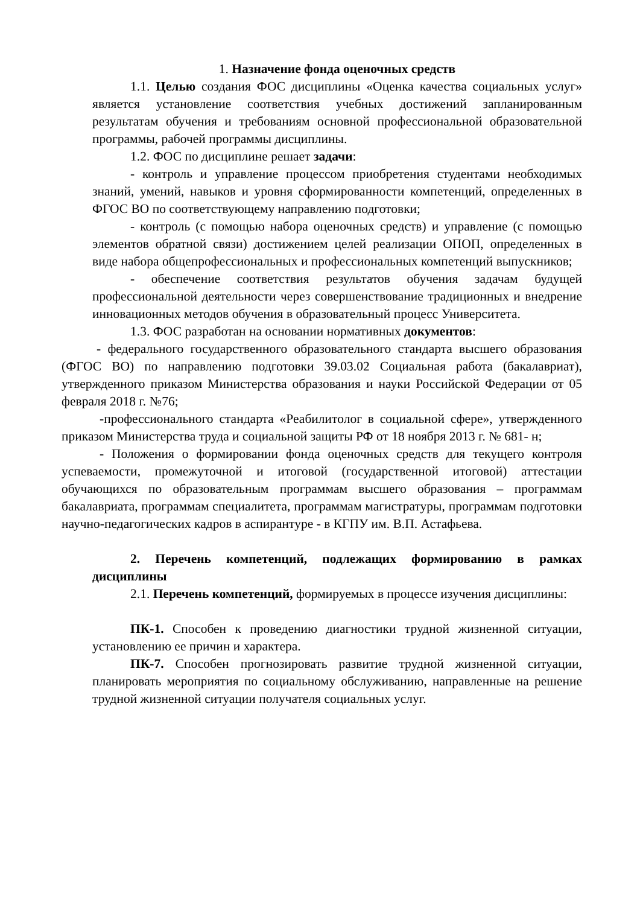1. Назначение фонда оценочных средств
1.1. Целью создания ФОС дисциплины «Оценка качества социальных услуг» является установление соответствия учебных достижений запланированным результатам обучения и требованиям основной профессиональной образовательной программы, рабочей программы дисциплины.
1.2. ФОС по дисциплине решает задачи:
- контроль и управление процессом приобретения студентами необходимых знаний, умений, навыков и уровня сформированности компетенций, определенных в ФГОС ВО по соответствующему направлению подготовки;
- контроль (с помощью набора оценочных средств) и управление (с помощью элементов обратной связи) достижением целей реализации ОПОП, определенных в виде набора общепрофессиональных и профессиональных компетенций выпускников;
- обеспечение соответствия результатов обучения задачам будущей профессиональной деятельности через совершенствование традиционных и внедрение инновационных методов обучения в образовательный процесс Университета.
1.3. ФОС разработан на основании нормативных документов:
- федерального государственного образовательного стандарта высшего образования (ФГОС ВО) по направлению подготовки 39.03.02 Социальная работа (бакалавриат), утвержденного приказом Министерства образования и науки Российской Федерации от 05 февраля 2018 г. №76;
-профессионального стандарта «Реабилитолог в социальной сфере», утвержденного приказом Министерства труда и социальной защиты РФ от 18 ноября 2013 г. № 681- н;
- Положения о формировании фонда оценочных средств для текущего контроля успеваемости, промежуточной и итоговой (государственной итоговой) аттестации обучающихся по образовательным программам высшего образования – программам бакалавриата, программам специалитета, программам магистратуры, программам подготовки научно-педагогических кадров в аспирантуре - в КГПУ им. В.П. Астафьева.
2. Перечень компетенций, подлежащих формированию в рамках дисциплины
2.1. Перечень компетенций, формируемых в процессе изучения дисциплины:
ПК-1. Способен к проведению диагностики трудной жизненной ситуации, установлению ее причин и характера.
ПК-7. Способен прогнозировать развитие трудной жизненной ситуации, планировать мероприятия по социальному обслуживанию, направленные на решение трудной жизненной ситуации получателя социальных услуг.